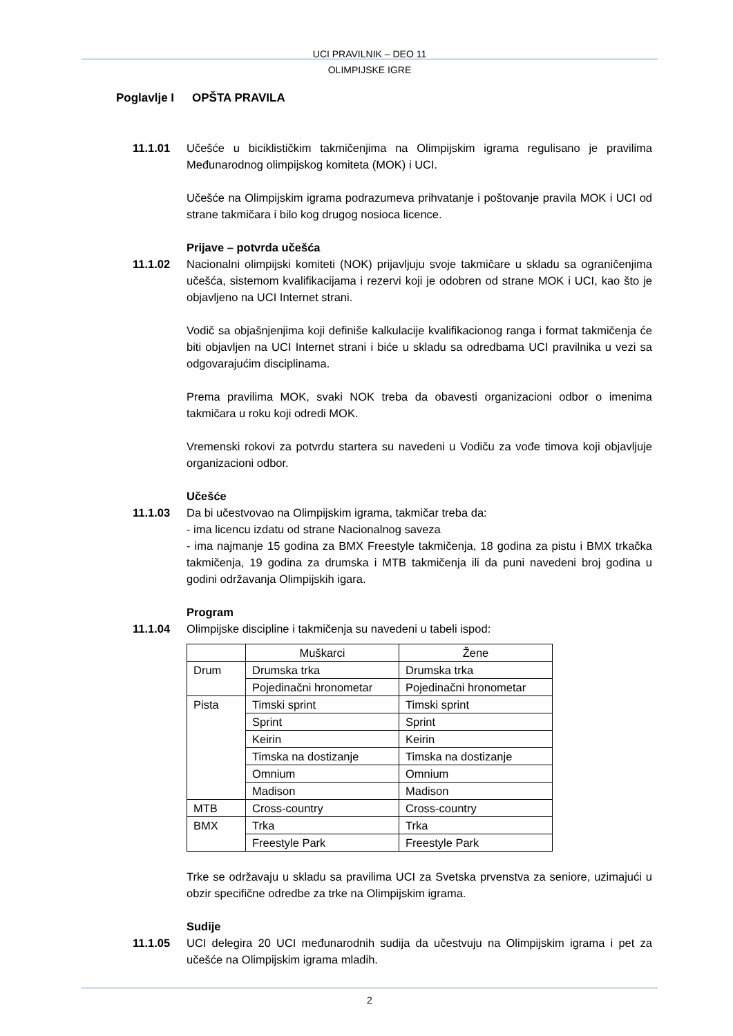UCI PRAVILNIK – DEO 11
OLIMPIJSKE IGRE
Poglavlje I
OPŠTA PRAVILA
11.1.01 Učešće u biciklističkim takmičenjima na Olimpijskim igrama regulisano je pravilima Međunarodnog olimpijskog komiteta (MOK) i UCI.
Učešće na Olimpijskim igrama podrazumeva prihvatanje i poštovanje pravila MOK i UCI od strane takmičara i bilo kog drugog nosioca licence.
Prijave – potvrda učešća
11.1.02 Nacionalni olimpijski komiteti (NOK) prijavljuju svoje takmičare u skladu sa ograničenjima učešća, sistemom kvalifikacijama i rezervi koji je odobren od strane MOK i UCI, kao što je objavljeno na UCI Internet strani.
Vodič sa objašnjenjima koji definiše kalkulacije kvalifikacionog ranga i format takmičenja će biti objavljen na UCI Internet strani i biće u skladu sa odredbama UCI pravilnika u vezi sa odgovarajućim disciplinama.
Prema pravilima MOK, svaki NOK treba da obavesti organizacioni odbor o imenima takmičara u roku koji odredi MOK.
Vremenski rokovi za potvrdu startera su navedeni u Vodiču za vođe timova koji objavljuje organizacioni odbor.
Učešće
11.1.03 Da bi učestvovao na Olimpijskim igrama, takmičar treba da:
- ima licencu izdatu od strane Nacionalnog saveza
- ima najmanje 15 godina za BMX Freestyle takmičenja, 18 godina za pistu i BMX trkačka takmičenja, 19 godina za drumska i MTB takmičenja ili da puni navedeni broj godina u godini održavanja Olimpijskih igara.
Program
11.1.04 Olimpijske discipline i takmičenja su navedeni u tabeli ispod:
| | Muškarci | Žene |
| Drum | Drumska trka | Drumska trka |
| | Pojedinačni hronometar | Pojedinačni hronometar |
| Pista | Timski sprint | Timski sprint |
| | Sprint | Sprint |
| | Keirin | Keirin |
| | Timska na dostizanje | Timska na dostizanje |
| | Omnium | Omnium |
| | Madison | Madison |
| MTB | Cross-country | Cross-country |
| BMX | Trka | Trka |
| | Freestyle Park | Freestyle Park |
Trke se održavaju u skladu sa pravilima UCI za Svetska prvenstva za seniore, uzimajući u obzir specifične odredbe za trke na Olimpijskim igrama.
Sudije
11.1.05 UCI delegira 20 UCI međunarodnih sudija da učestvuju na Olimpijskim igrama i pet za učešće na Olimpijskim igrama mladih.
2